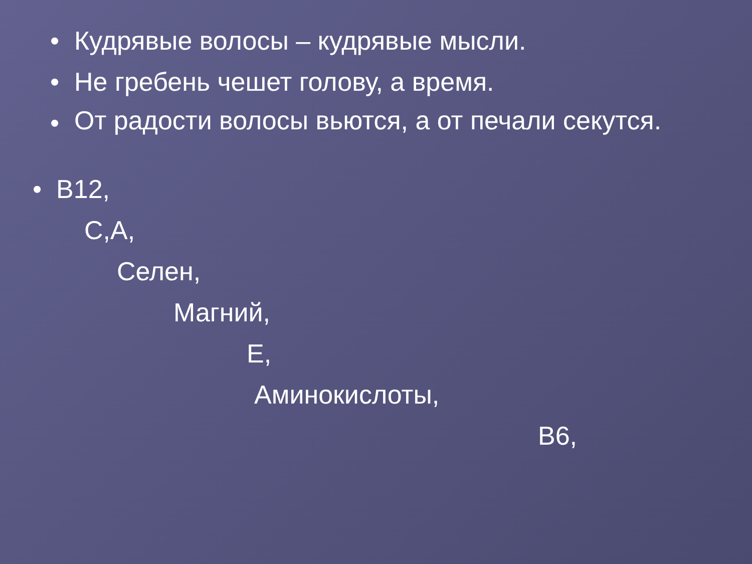• Кудрявые волосы – кудрявые мысли.
• Не гребень чешет голову, а время.
• От радости волосы вьются, а от печали секутся.
• В12,
С,А,
Селен,
Магний,
Е,
Аминокислоты,
В6,